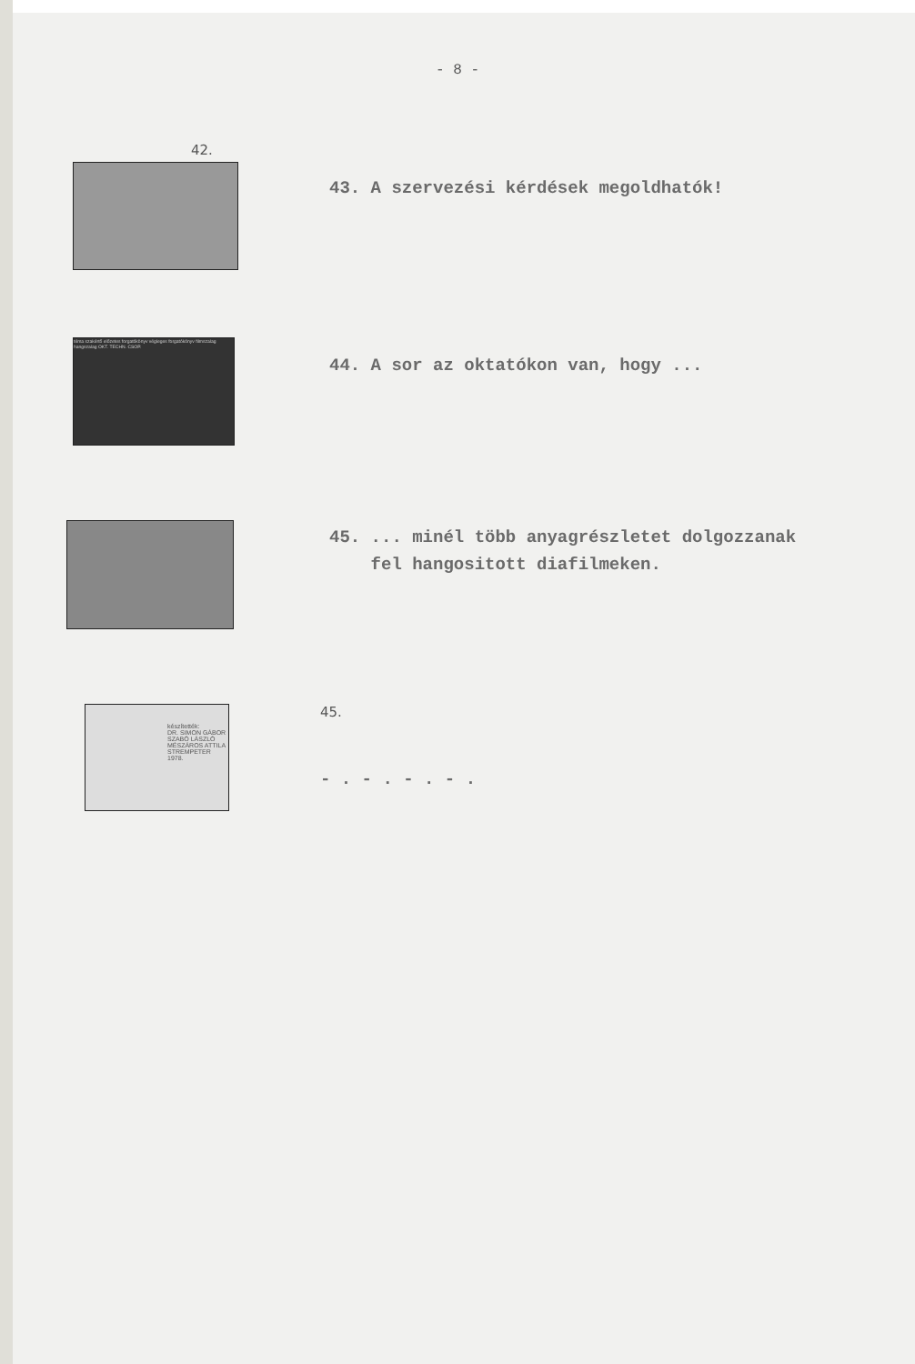- 8 -
42.
43. A szervezési kérdések megoldhatók!
téma szakértő előzetes forgatókönyv végleges forgatókönyv filmszalag hangszalag OKT. TECHN. CSOP.
44. A sor az oktatókon van, hogy ...
45. ... minél több anyagrészletet dolgozzanak
fel hangositott diafilmeken.
készítették:
DR. SIMON GÁBOR
SZABÓ LÁSZLÓ
MÉSZÁROS ATTILA
STREMPETER
1978.
45.
- . - . - . - .